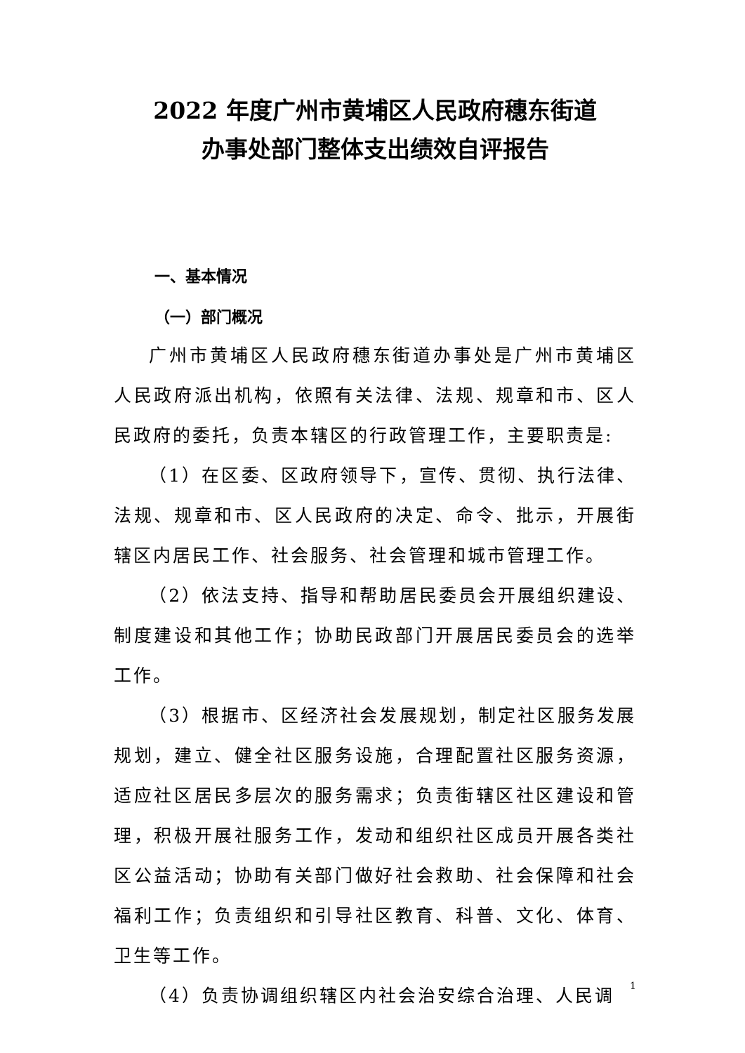2022 年度广州市黄埔区人民政府穗东街道
办事处部门整体支出绩效自评报告
一、基本情况
（一）部门概况
广州市黄埔区人民政府穗东街道办事处是广州市黄埔区人民政府派出机构，依照有关法律、法规、规章和市、区人民政府的委托，负责本辖区的行政管理工作，主要职责是:
（1）在区委、区政府领导下，宣传、贯彻、执行法律、法规、规章和市、区人民政府的决定、命令、批示，开展街辖区内居民工作、社会服务、社会管理和城市管理工作。
（2）依法支持、指导和帮助居民委员会开展组织建设、制度建设和其他工作；协助民政部门开展居民委员会的选举工作。
（3）根据市、区经济社会发展规划，制定社区服务发展规划，建立、健全社区服务设施，合理配置社区服务资源，适应社区居民多层次的服务需求；负责街辖区社区建设和管理，积极开展社服务工作，发动和组织社区成员开展各类社区公益活动；协助有关部门做好社会救助、社会保障和社会福利工作；负责组织和引导社区教育、科普、文化、体育、卫生等工作。
（4）负责协调组织辖区内社会治安综合治理、人民调
1